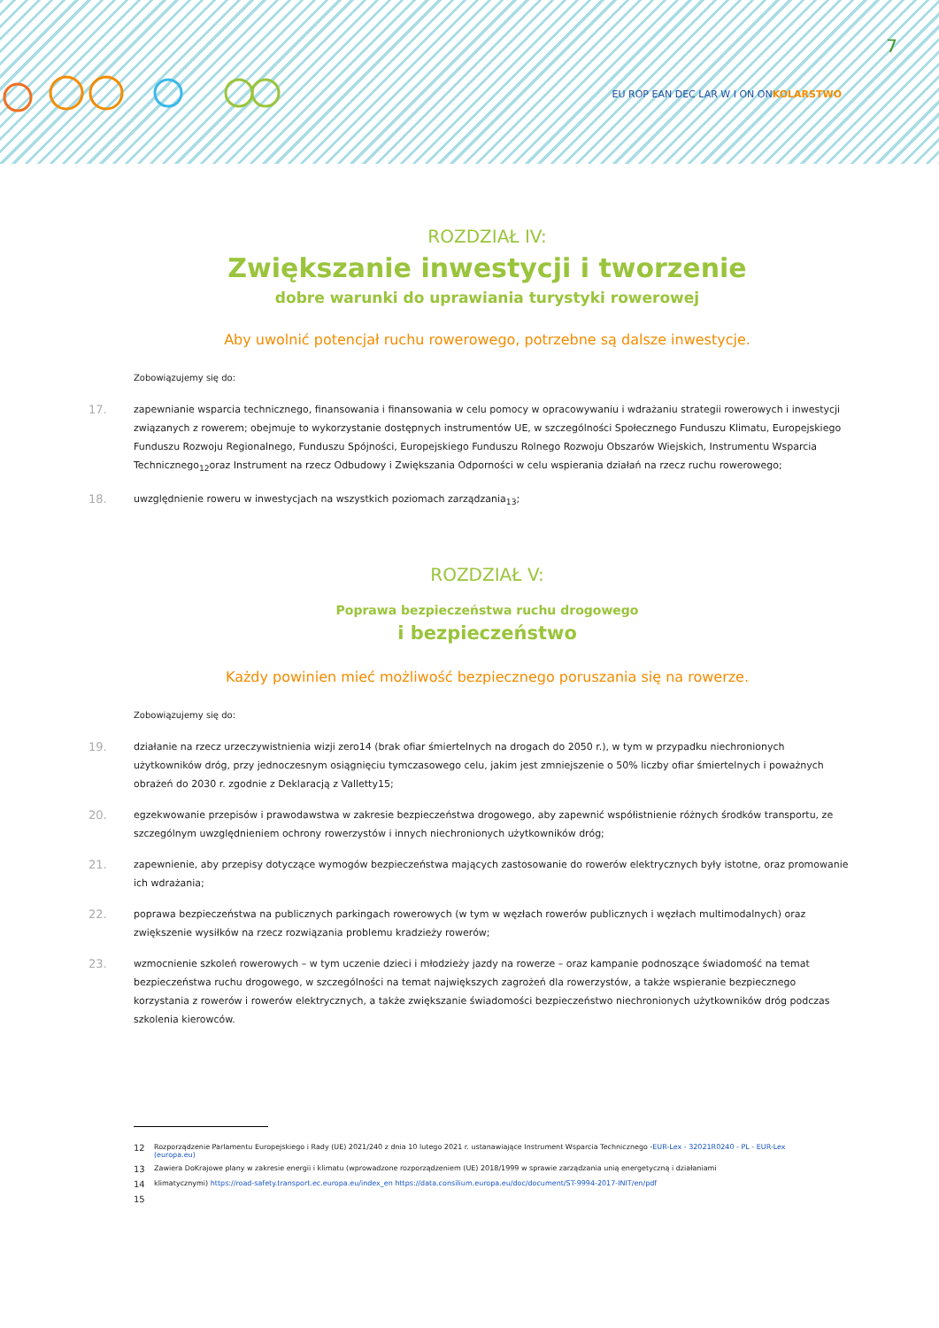EU ROP EAN DEC LAR W I ON ONKOLARSTWO
7
ROZDZIAŁ IV:
Zwiększanie inwestycji i tworzenie
dobre warunki do uprawiania turystyki rowerowej
Aby uwolnić potencjał ruchu rowerowego, potrzebne są dalsze inwestycje.
Zobowiązujemy się do:
17.
zapewnianie wsparcia technicznego, finansowania i finansowania w celu pomocy w opracowywaniu i wdrażaniu strategii rowerowych i inwestycji związanych z rowerem; obejmuje to wykorzystanie dostępnych instrumentów UE, w szczególności Społecznego Funduszu Klimatu, Europejskiego Funduszu Rozwoju Regionalnego, Funduszu Spójności, Europejskiego Funduszu Rolnego Rozwoju Obszarów Wiejskich, Instrumentu Wsparcia Technicznego<sub>12</sub>oraz Instrument na rzecz Odbudowy i Zwiększania Odporności w celu wspierania działań na rzecz ruchu rowerowego;
18.
uwzględnienie roweru w inwestycjach na wszystkich poziomach zarządzania<sub>13</sub>;
ROZDZIAŁ V:
Poprawa bezpieczeństwa ruchu drogowego
i bezpieczeństwo
Każdy powinien mieć możliwość bezpiecznego poruszania się na rowerze.
Zobowiązujemy się do:
19.
działanie na rzecz urzeczywistnienia wizji zero14 (brak ofiar śmiertelnych na drogach do 2050 r.), w tym w przypadku niechronionych użytkowników dróg, przy jednoczesnym osiągnięciu tymczasowego celu, jakim jest zmniejszenie o 50% liczby ofiar śmiertelnych i poważnych obrażeń do 2030 r. zgodnie z Deklaracją z Valletty15;
20.
egzekwowanie przepisów i prawodawstwa w zakresie bezpieczeństwa drogowego, aby zapewnić współistnienie różnych środków transportu, ze szczególnym uwzględnieniem ochrony rowerzystów i innych niechronionych użytkowników dróg;
21.
zapewnienie, aby przepisy dotyczące wymogów bezpieczeństwa mających zastosowanie do rowerów elektrycznych były istotne, oraz promowanie ich wdrażania;
22.
poprawa bezpieczeństwa na publicznych parkingach rowerowych (w tym w węzłach rowerów publicznych i węzłach multimodalnych) oraz zwiększenie wysiłków na rzecz rozwiązania problemu kradzieży rowerów;
23.
wzmocnienie szkoleń rowerowych – w tym uczenie dzieci i młodzieży jazdy na rowerze – oraz kampanie podnoszące świadomość na temat bezpieczeństwa ruchu drogowego, w szczególności na temat największych zagrożeń dla rowerzystów, a także wspieranie bezpiecznego korzystania z rowerów i rowerów elektrycznych, a także zwiększanie świadomości bezpieczeństwo niechronionych użytkowników dróg podczas szkolenia kierowców.
12
Rozporządzenie Parlamentu Europejskiego i Rady (UE) 2021/240 z dnia 10 lutego 2021 r. ustanawiające Instrument Wsparcia Technicznego -EUR-Lex - 32021R0240 - PL - EUR-Lex (europa.eu)
13
Zawiera DoKrajowe plany w zakresie energii i klimatu (wprowadzone rozporządzeniem (UE) 2018/1999 w sprawie zarządzania unią energetyczną i działaniami
14
klimatycznymi) https://road-safety.transport.ec.europa.eu/index_en https://data.consilium.europa.eu/doc/document/ST-9994-2017-INIT/en/pdf
15